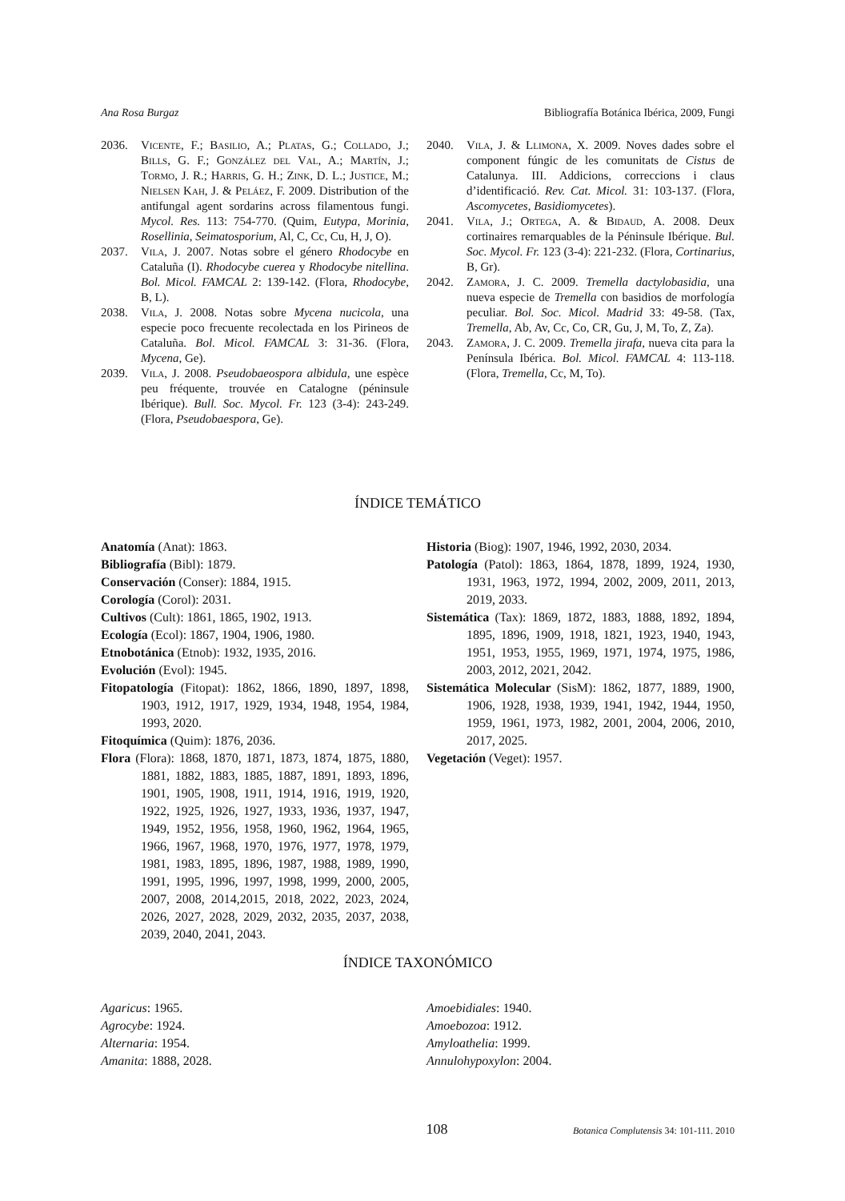Ana Rosa Burgaz Bibliografía Botánica Ibérica, 2009, Fungi
2036. Vicente, F.; Basilio, A.; Platas, G.; Collado, J.; Bills, G. F.; González del Val, A.; Martín, J.; Tormo, J. R.; Harris, G. H.; Zink, D. L.; Justice, M.; Nielsen Kah, J. & Peláez, F. 2009. Distribution of the antifungal agent sordarins across filamentous fungi. Mycol. Res. 113: 754-770. (Quim, Eutypa, Morinia, Rosellinia, Seimatosporium, Al, C, Cc, Cu, H, J, O).
2037. Vila, J. 2007. Notas sobre el género Rhodocybe en Cataluña (I). Rhodocybe cuerea y Rhodocybe nitellina. Bol. Micol. FAMCAL 2: 139-142. (Flora, Rhodocybe, B, L).
2038. Vila, J. 2008. Notas sobre Mycena nucicola, una especie poco frecuente recolectada en los Pirineos de Cataluña. Bol. Micol. FAMCAL 3: 31-36. (Flora, Mycena, Ge).
2039. Vila, J. 2008. Pseudobaeospora albidula, une espèce peu fréquente, trouvée en Catalogne (péninsule Ibérique). Bull. Soc. Mycol. Fr. 123 (3-4): 243-249. (Flora, Pseudobaespora, Ge).
2040. Vila, J. & Llimona, X. 2009. Noves dades sobre el component fúngic de les comunitats de Cistus de Catalunya. III. Addicions, correccions i claus d’identificació. Rev. Cat. Micol. 31: 103-137. (Flora, Ascomycetes, Basidiomycetes).
2041. Vila, J.; Ortega, A. & Bidaud, A. 2008. Deux cortinaires remarquables de la Péninsule Ibérique. Bul. Soc. Mycol. Fr. 123 (3-4): 221-232. (Flora, Cortinarius, B, Gr).
2042. Zamora, J. C. 2009. Tremella dactylobasidia, una nueva especie de Tremella con basidios de morfología peculiar. Bol. Soc. Micol. Madrid 33: 49-58. (Tax, Tremella, Ab, Av, Cc, Co, CR, Gu, J, M, To, Z, Za).
2043. Zamora, J. C. 2009. Tremella jirafa, nueva cita para la Península Ibérica. Bol. Micol. FAMCAL 4: 113-118. (Flora, Tremella, Cc, M, To).
ÍNDICE TEMÁTICO
Anatomía (Anat): 1863.
Bibliografía (Bibl): 1879.
Conservación (Conser): 1884, 1915.
Corología (Corol): 2031.
Cultivos (Cult): 1861, 1865, 1902, 1913.
Ecología (Ecol): 1867, 1904, 1906, 1980.
Etnobotánica (Etnob): 1932, 1935, 2016.
Evolución (Evol): 1945.
Fitopatología (Fitopat): 1862, 1866, 1890, 1897, 1898, 1903, 1912, 1917, 1929, 1934, 1948, 1954, 1984, 1993, 2020.
Fitoquímica (Quim): 1876, 2036.
Flora (Flora): 1868, 1870, 1871, 1873, 1874, 1875, 1880, 1881, 1882, 1883, 1885, 1887, 1891, 1893, 1896, 1901, 1905, 1908, 1911, 1914, 1916, 1919, 1920, 1922, 1925, 1926, 1927, 1933, 1936, 1937, 1947, 1949, 1952, 1956, 1958, 1960, 1962, 1964, 1965, 1966, 1967, 1968, 1970, 1976, 1977, 1978, 1979, 1981, 1983, 1895, 1896, 1987, 1988, 1989, 1990, 1991, 1995, 1996, 1997, 1998, 1999, 2000, 2005, 2007, 2008, 2014,2015, 2018, 2022, 2023, 2024, 2026, 2027, 2028, 2029, 2032, 2035, 2037, 2038, 2039, 2040, 2041, 2043.
Historia (Biog): 1907, 1946, 1992, 2030, 2034.
Patología (Patol): 1863, 1864, 1878, 1899, 1924, 1930, 1931, 1963, 1972, 1994, 2002, 2009, 2011, 2013, 2019, 2033.
Sistemática (Tax): 1869, 1872, 1883, 1888, 1892, 1894, 1895, 1896, 1909, 1918, 1821, 1923, 1940, 1943, 1951, 1953, 1955, 1969, 1971, 1974, 1975, 1986, 2003, 2012, 2021, 2042.
Sistemática Molecular (SisM): 1862, 1877, 1889, 1900, 1906, 1928, 1938, 1939, 1941, 1942, 1944, 1950, 1959, 1961, 1973, 1982, 2001, 2004, 2006, 2010, 2017, 2025.
Vegetación (Veget): 1957.
ÍNDICE TAXONÓMICO
Agaricus: 1965.
Agrocybe: 1924.
Alternaria: 1954.
Amanita: 1888, 2028.
Amoebidiales: 1940.
Amoebozoa: 1912.
Amyloathelia: 1999.
Annulohypoxylon: 2004.
108 Botanica Complutensis 34: 101-111. 2010